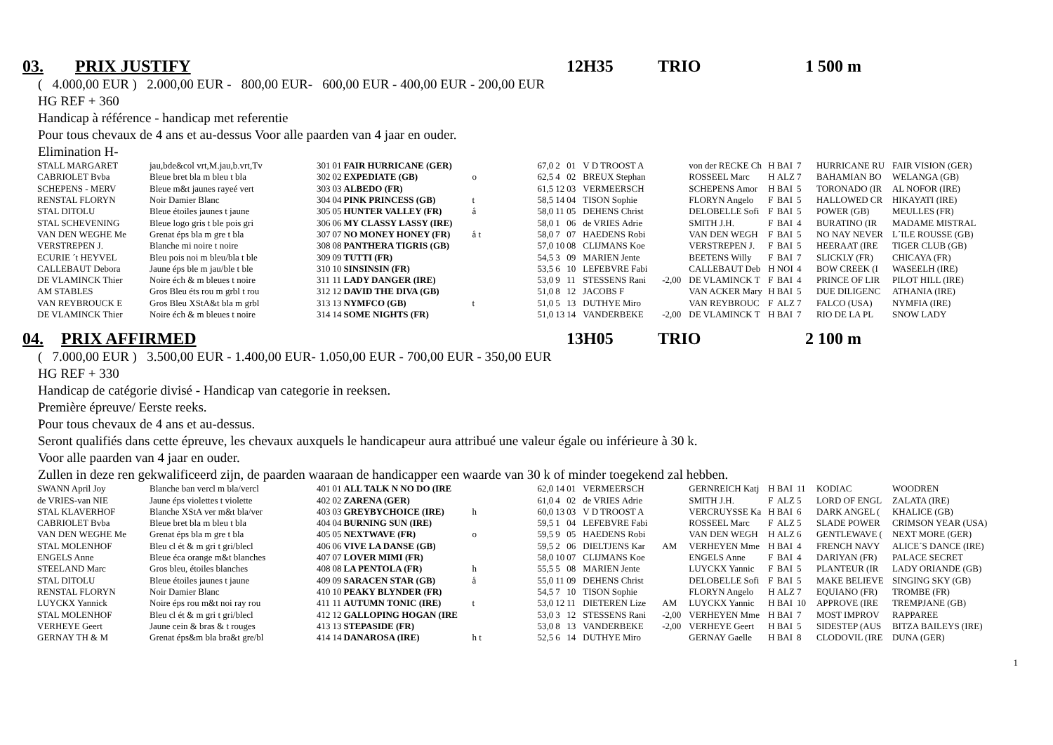03. PRIX JUSTIFY 12H35 TRIO 1 500 m
( 4.000,00 EUR ) 2.000,00 EUR - 800,00 EUR- 600,00 EUR - 400,00 EUR - 200,00 EUR
HG REF + 360
Handicap à référence - handicap met referentie
Pour tous chevaux de 4 ans et au-dessus Voor alle paarden van 4 jaar en ouder.
Elimination H-
| STALL MARGARET | jau,bde&col vrt,M.jau,b.vrt,Tv | 301 | 01 | FAIR HURRICANE (GER) | | 67,0 | 2 | 01 | V D TROOST A | | von der RECKE Ch | H | BAI | 7 | HURRICANE RU | FAIR VISION (GER) |
| CABRIOLET Bvba | Bleue bret bla m bleu t bla | 302 | 02 | EXPEDIATE (GB) | o | 62,5 | 4 | 02 | BREUX Stephan | | ROSSEEL Marc | H | ALZ | 7 | BAHAMIAN BO | WELANGA (GB) |
| SCHEPENS - MERV | Bleue m&t jaunes rayeé vert | 303 | 03 | ALBEDO (FR) | | 61,5 | 12 | 03 | VERMEERSCH | | SCHEPENS Amor | H | BAI | 5 | TORONADO (IR | AL NOFOR (IRE) |
| RENSTAL FLORYN | Noir Damier Blanc | 304 | 04 | PINK PRINCESS (GB) | t | 58,5 | 14 | 04 | TISON Sophie | | FLORYN Angelo | F | BAI | 5 | HALLOWED CR | HIKAYATI (IRE) |
| STAL DITOLU | Bleue étoiles jaunes t jaune | 305 | 05 | HUNTER VALLEY (FR) | å | 58,0 | 11 | 05 | DEHENS Christ | | DELOBELLE Sofi | F | BAI | 5 | POWER (GB) | MEULLES (FR) |
| STAL SCHEVENING | Bleue logo gris t ble pois gri | 306 | 06 | MY CLASSY LASSY (IRE) | | 58,0 | 1 | 06 | de VRIES Adrie | | SMITH J.H. | F | BAI | 4 | BURATINO (IR | MADAME MISTRAL |
| VAN DEN WEGHE Me | Grenat éps bla m gre t bla | 307 | 07 | NO MONEY HONEY (FR) | å t | 58,0 | 7 | 07 | HAEDENS Robi | | VAN DEN WEGH | F | BAI | 5 | NO NAY NEVER | L´ILE ROUSSE (GB) |
| VERSTREPEN J. | Blanche mi noire t noire | 308 | 08 | PANTHERA TIGRIS (GB) | | 57,0 | 10 | 08 | CLIJMANS Koe | | VERSTREPEN J. | F | BAI | 5 | HEERAAT (IRE | TIGER CLUB (GB) |
| ECURIE ´t HEYVEL | Bleu pois noi m bleu/bla t ble | 309 | 09 | TUTTI (FR) | | 54,5 | 3 | 09 | MARIEN Jente | | BEETENS Willy | F | BAI | 7 | SLICKLY (FR) | CHICAYA (FR) |
| CALLEBAUT Debora | Jaune éps ble m jau/ble t ble | 310 | 10 | SINSINSIN (FR) | | 53,5 | 6 | 10 | LEFEBVRE Fabi | | CALLEBAUT Deb | H | NOI | 4 | BOW CREEK (I | WASEELH (IRE) |
| DE VLAMINCK Thier | Noire éch & m bleues t noire | 311 | 11 | LADY DANGER (IRE) | | 53,0 | 9 | 11 | STESSENS Rani | -2,00 | DE VLAMINCK T | F | BAI | 4 | PRINCE OF LIR | PILOT HILL (IRE) |
| AM STABLES | Gros Bleu éts rou m grbl t rou | 312 | 12 | DAVID THE DIVA (GB) | | 51,0 | 8 | 12 | JACOBS F | | VAN ACKER Mary | H | BAI | 5 | DUE DILIGENC | ATHANIA (IRE) |
| VAN REYBROUCK E | Gros Bleu XStA&t bla m grbl | 313 | 13 | NYMFCO (GB) | t | 51,0 | 5 | 13 | DUTHYE Miro | | VAN REYBROUC | F | ALZ | 7 | FALCO (USA) | NYMFIA (IRE) |
| DE VLAMINCK Thier | Noire éch & m bleues t noire | 314 | 14 | SOME NIGHTS (FR) | | 51,0 | 13 | 14 | VANDERBEKE | -2,00 | DE VLAMINCK T | H | BAI | 7 | RIO DE LA PL | SNOW LADY |
04. PRIX AFFIRMED 13H05 TRIO 2 100 m
( 7.000,00 EUR ) 3.500,00 EUR - 1.400,00 EUR- 1.050,00 EUR - 700,00 EUR - 350,00 EUR
HG REF + 330
Handicap de catégorie divisé - Handicap van categorie in reeksen.
Première épreuve/ Eerste reeks.
Pour tous chevaux de 4 ans et au-dessus.
Seront qualifiés dans cette épreuve, les chevaux auxquels le handicapeur aura attribué une valeur égale ou inférieure à 30 k.
Voor alle paarden van 4 jaar en ouder.
Zullen in deze ren gekwalificeerd zijn, de paarden waaraan de handicapper een waarde van 30 k of minder toegekend zal hebben.
| SWANN April Joy | Blanche ban vercl m bla/vercl | 401 | 01 | ALL TALK N NO DO (IRE | | 62,0 | 14 | 01 | VERMEERSCH | | GERNREICH Katj | H | BAI | 11 | KODIAC | WOODREN |
| de VRIES-van NIE | Jaune éps violettes t violette | 402 | 02 | ZARENA (GER) | | 61,0 | 4 | 02 | de VRIES Adrie | | SMITH J.H. | F | ALZ | 5 | LORD OF ENGL | ZALATA (IRE) |
| STAL KLAVERHOF | Blanche XStA ver m&t bla/ver | 403 | 03 | GREYBYCHOICE (IRE) | h | 60,0 | 13 | 03 | V D TROOST A | | VERCRUYSSE Ka | H | BAI | 6 | DARK ANGEL ( | KHALICE (GB) |
| CABRIOLET Bvba | Bleue bret bla m bleu t bla | 404 | 04 | BURNING SUN (IRE) | | 59,5 | 1 | 04 | LEFEBVRE Fabi | | ROSSEEL Marc | F | ALZ | 5 | SLADE POWER | CRIMSON YEAR (USA) |
| VAN DEN WEGHE Me | Grenat éps bla m gre t bla | 405 | 05 | NEXTWAVE (FR) | o | 59,5 | 9 | 05 | HAEDENS Robi | | VAN DEN WEGH | H | ALZ | 6 | GENTLEWAVE ( | NEXT MORE (GER) |
| STAL MOLENHOF | Bleu cl ét & m gri t gri/blecl | 406 | 06 | VIVE LA DANSE (GB) | | 59,5 | 2 | 06 | DIELTJENS Kar | AM | VERHEYEN Mme | H | BAI | 4 | FRENCH NAVY | ALICE´S DANCE (IRE) |
| ENGELS Anne | Bleue éca orange m&t blanches | 407 | 07 | LOVER MIMI (FR) | | 58,0 | 10 | 07 | CLIJMANS Koe | | ENGELS Anne | F | BAI | 4 | DARIYAN (FR) | PALACE SECRET |
| STEELAND Marc | Gros bleu, étoiles blanches | 408 | 08 | LA PENTOLA (FR) | h | 55,5 | 5 | 08 | MARIEN Jente | | LUYCKX Yannic | F | BAI | 5 | PLANTEUR (IR | LADY ORIANDE (GB) |
| STAL DITOLU | Bleue étoiles jaunes t jaune | 409 | 09 | SARACEN STAR (GB) | å | 55,0 | 11 | 09 | DEHENS Christ | | DELOBELLE Sofi | F | BAI | 5 | MAKE BELIEVE | SINGING SKY (GB) |
| RENSTAL FLORYN | Noir Damier Blanc | 410 | 10 | PEAKY BLYNDER (FR) | | 54,5 | 7 | 10 | TISON Sophie | | FLORYN Angelo | H | ALZ | 7 | EQUIANO (FR) | TROMBE (FR) |
| LUYCKX Yannick | Noire éps rou m&t noi ray rou | 411 | 11 | AUTUMN TONIC (IRE) | t | 53,0 | 12 | 11 | DIETEREN Lize | AM | LUYCKX Yannic | H | BAI | 10 | APPROVE (IRE | TREMPJANE (GB) |
| STAL MOLENHOF | Bleu cl ét & m gri t gri/blecl | 412 | 12 | GALLOPING HOGAN (IRE | | 53,0 | 3 | 12 | STESSENS Rani | -2,00 | VERHEYEN Mme | H | BAI | 7 | MOST IMPROV | RAPPAREE |
| VERHEYE Geert | Jaune cein & bras & t rouges | 413 | 13 | STEPASIDE (FR) | | 53,0 | 8 | 13 | VANDERBEKE | -2,00 | VERHEYE Geert | H | BAI | 5 | SIDESTEP (AUS | BITZA BAILEYS (IRE) |
| GERNAY TH & M | Grenat éps&m bla bra&t gre/bl | 414 | 14 | DANAROSA (IRE) | h t | 52,5 | 6 | 14 | DUTHYE Miro | | GERNAY Gaelle | H | BAI | 8 | CLODOVIL (IRE | DUNA (GER) |
1